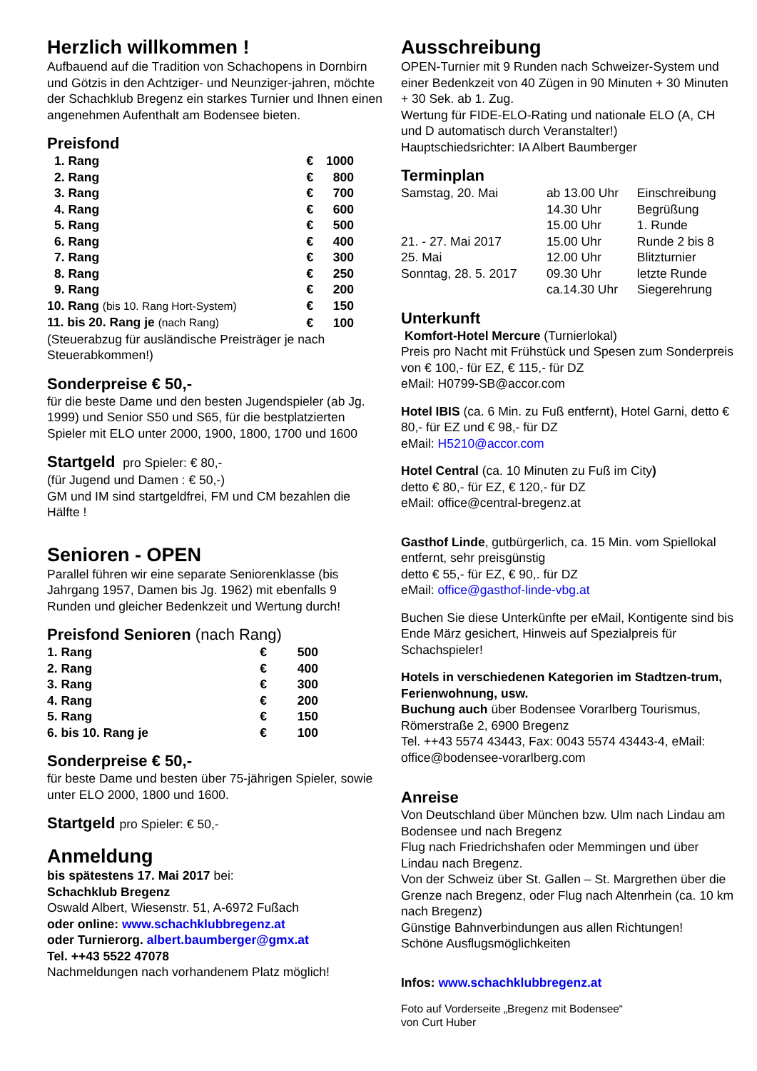Herzlich willkommen !
Aufbauend auf die Tradition von Schachopens in Dornbirn und Götzis in den Achtziger- und Neunziger-jahren, möchte der Schachklub Bregenz ein starkes Turnier und Ihnen einen angenehmen Aufenthalt am Bodensee bieten.
Preisfond
| 1. Rang | € | 1000 |
| 2. Rang | € | 800 |
| 3. Rang | € | 700 |
| 4. Rang | € | 600 |
| 5. Rang | € | 500 |
| 6. Rang | € | 400 |
| 7. Rang | € | 300 |
| 8. Rang | € | 250 |
| 9. Rang | € | 200 |
| 10. Rang (bis 10. Rang Hort-System) | € | 150 |
| 11. bis 20. Rang je (nach Rang) | € | 100 |
(Steuerabzug für ausländische Preisträger je nach Steuerabkommen!)
Sonderpreise € 50,-
für die beste Dame und den besten Jugendspieler (ab Jg. 1999) und Senior S50 und S65, für die bestplatzierten Spieler mit ELO unter 2000, 1900, 1800, 1700 und 1600
Startgeld pro Spieler: € 80,-
(für Jugend und Damen : € 50,-)
GM und IM sind startgeldfrei, FM und CM bezahlen die Hälfte !
Senioren - OPEN
Parallel führen wir eine separate Seniorenklasse (bis Jahrgang 1957, Damen bis Jg. 1962) mit ebenfalls 9 Runden und gleicher Bedenkzeit und Wertung durch!
Preisfond Senioren (nach Rang)
| 1. Rang | € | 500 |
| 2. Rang | € | 400 |
| 3. Rang | € | 300 |
| 4. Rang | € | 200 |
| 5. Rang | € | 150 |
| 6. bis 10. Rang je | € | 100 |
Sonderpreise € 50,-
für beste Dame und besten über 75-jährigen Spieler, sowie unter ELO 2000, 1800 und 1600.
Startgeld pro Spieler: € 50,-
Anmeldung
bis spätestens 17. Mai 2017 bei:
Schachklub Bregenz
Oswald Albert, Wiesenstr. 51, A-6972 Fußach
oder online: www.schachklubbregenz.at
oder Turnierorg. albert.baumberger@gmx.at
Tel. ++43 5522 47078
Nachmeldungen nach vorhandenem Platz möglich!
Ausschreibung
OPEN-Turnier mit 9 Runden nach Schweizer-System und einer Bedenkzeit von 40 Zügen in 90 Minuten + 30 Minuten + 30 Sek. ab 1. Zug.
Wertung für FIDE-ELO-Rating und nationale ELO (A, CH und D automatisch durch Veranstalter!)
Hauptschiedsrichter: IA Albert Baumberger
Terminplan
| Samstag, 20. Mai | ab 13.00 Uhr | Einschreibung |
| | 14.30 Uhr | Begrüßung |
| | 15.00 Uhr | 1. Runde |
| 21. - 27. Mai 2017 | 15.00 Uhr | Runde 2 bis 8 |
| 25. Mai | 12.00 Uhr | Blitzturnier |
| Sonntag, 28. 5. 2017 | 09.30 Uhr | letzte Runde |
| | ca.14.30 Uhr | Siegerehrung |
Unterkunft
Komfort-Hotel Mercure (Turnierlokal)
Preis pro Nacht mit Frühstück und Spesen zum Sonderpreis von € 100,- für EZ, € 115,- für DZ
eMail: H0799-SB@accor.com
Hotel IBIS (ca. 6 Min. zu Fuß entfernt), Hotel Garni, detto € 80,- für EZ und € 98,- für DZ
eMail: H5210@accor.com
Hotel Central (ca. 10 Minuten zu Fuß im City)
detto € 80,- für EZ, € 120,- für DZ
eMail: office@central-bregenz.at
Gasthof Linde, gutbürgerlich, ca. 15 Min. vom Spiellokal entfernt, sehr preisgünstig
detto € 55,- für EZ, € 90,. für DZ
eMail: office@gasthof-linde-vbg.at
Buchen Sie diese Unterkünfte per eMail, Kontigente sind bis Ende März gesichert, Hinweis auf Spezialpreis für Schachspieler!
Hotels in verschiedenen Kategorien im Stadtzen-trum, Ferienwohnung, usw.
Buchung auch über Bodensee Vorarlberg Tourismus, Römerstraße 2, 6900 Bregenz
Tel. ++43 5574 43443, Fax: 0043 5574 43443-4, eMail: office@bodensee-vorarlberg.com
Anreise
Von Deutschland über München bzw. Ulm nach Lindau am Bodensee und nach Bregenz
Flug nach Friedrichshafen oder Memmingen und über Lindau nach Bregenz.
Von der Schweiz über St. Gallen – St. Margrethen über die Grenze nach Bregenz, oder Flug nach Altenrhein (ca. 10 km nach Bregenz)
Günstige Bahnverbindungen aus allen Richtungen!
Schöne Ausflugsmöglichkeiten
Infos: www.schachklubbregenz.at
Foto auf Vorderseite „Bregenz mit Bodensee“
von Curt Huber